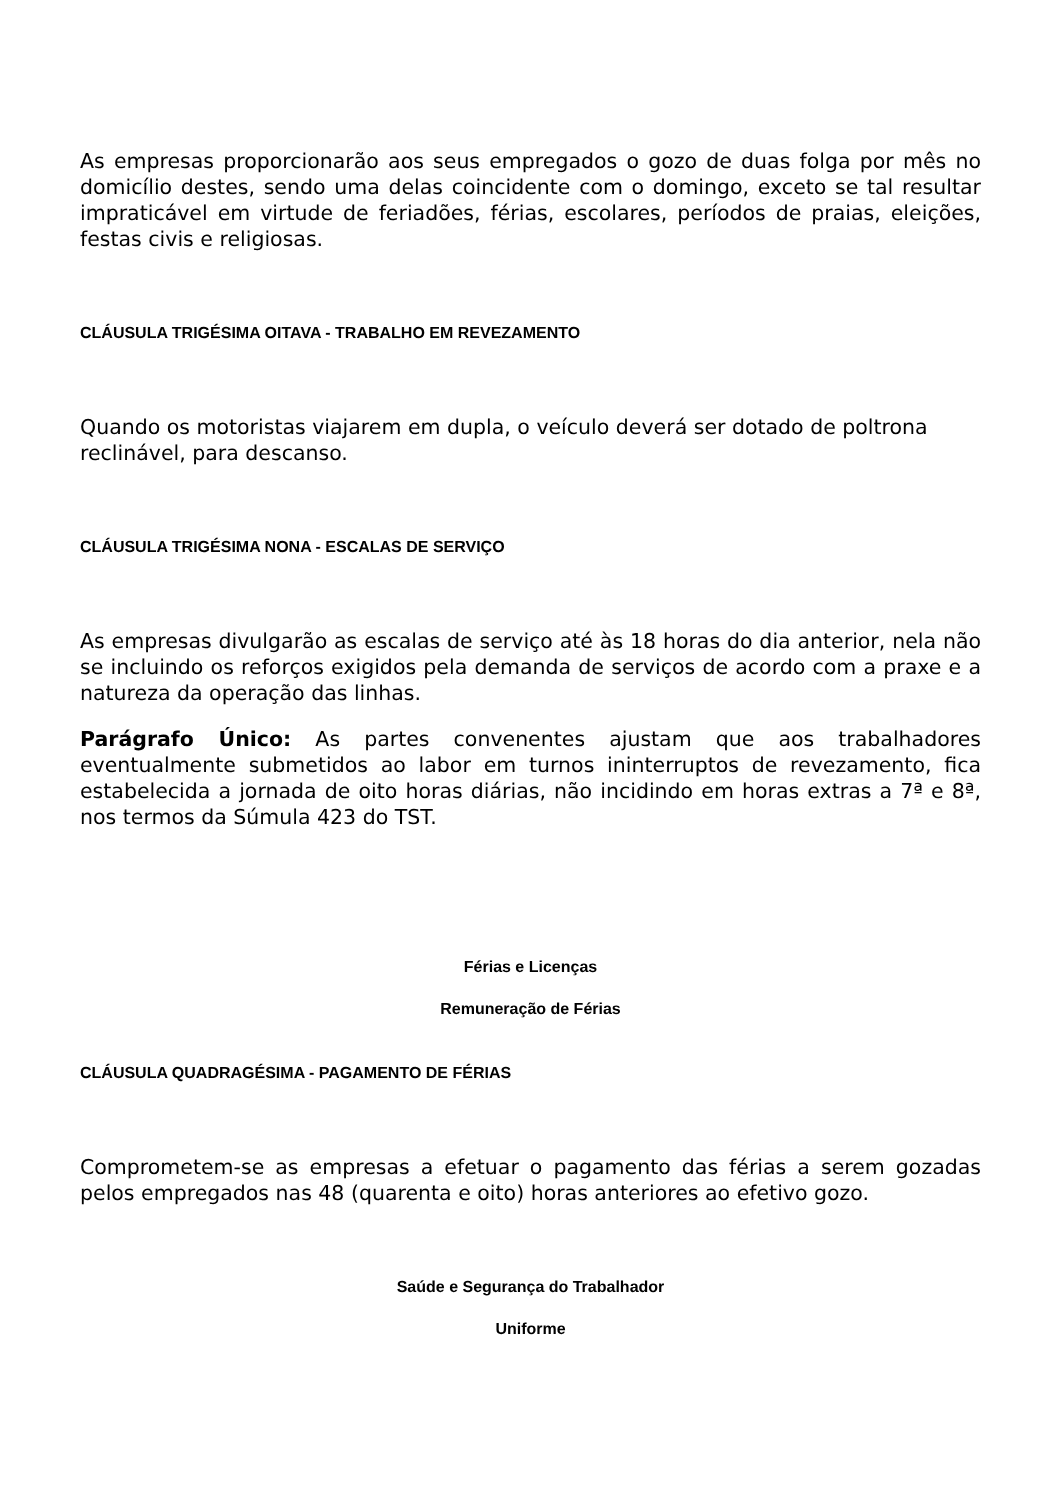As empresas proporcionarão aos seus empregados o gozo de duas folga por mês no domicílio destes, sendo uma delas coincidente com o domingo, exceto se tal resultar impraticável em virtude de feriadões, férias, escolares, períodos de praias, eleições, festas civis e religiosas.
CLÁUSULA TRIGÉSIMA OITAVA - TRABALHO EM REVEZAMENTO
Quando os motoristas viajarem em dupla, o veículo deverá ser dotado de poltrona reclinável, para descanso.
CLÁUSULA TRIGÉSIMA NONA - ESCALAS DE SERVIÇO
As empresas divulgarão as escalas de serviço até às 18 horas do dia anterior, nela não se incluindo os reforços exigidos pela demanda de serviços de acordo com a praxe e a natureza da operação das linhas.
Parágrafo Único: As partes convenentes ajustam que aos trabalhadores eventualmente submetidos ao labor em turnos ininterruptos de revezamento, fica estabelecida a jornada de oito horas diárias, não incidindo em horas extras a 7ª e 8ª, nos termos da Súmula 423 do TST.
Férias e Licenças
Remuneração de Férias
CLÁUSULA QUADRAGÉSIMA - PAGAMENTO DE FÉRIAS
Comprometem-se as empresas a efetuar o pagamento das férias a serem gozadas pelos empregados nas 48 (quarenta e oito) horas anteriores ao efetivo gozo.
Saúde e Segurança do Trabalhador
Uniforme